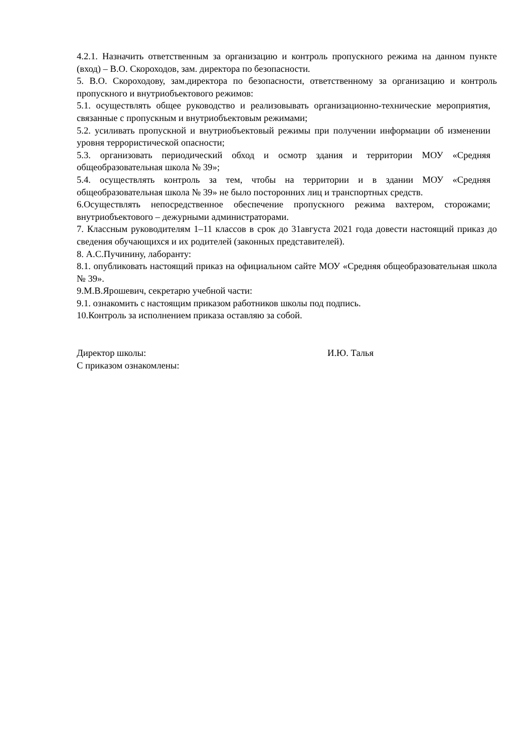4.2.1. Назначить ответственным за организацию и контроль пропускного режима на данном пункте (вход) – В.О. Скороходов, зам. директора по безопасности.
5. В.О. Скороходову, зам.директора по безопасности, ответственному за организацию и контроль пропускного и внутриобъектового режимов:
5.1. осуществлять общее руководство и реализовывать организационно-технические мероприятия, связанные с пропускным и внутриобъектовым режимами;
5.2. усиливать пропускной и внутриобъектовый режимы при получении информации об изменении уровня террористической опасности;
5.3. организовать периодический обход и осмотр здания и территории МОУ «Средняя общеобразовательная школа № 39»;
5.4. осуществлять контроль за тем, чтобы на территории и в здании МОУ «Средняя общеобразовательная школа № 39» не было посторонних лиц и транспортных средств.
6.Осуществлять непосредственное обеспечение пропускного режима вахтером, сторожами; внутриобъектового – дежурными администраторами.
7. Классным руководителям 1–11 классов в срок до 31августа 2021 года довести настоящий приказ до сведения обучающихся и их родителей (законных представителей).
8. А.С.Пучинину, лаборанту:
8.1. опубликовать настоящий приказ на официальном сайте МОУ «Средняя общеобразовательная школа № 39».
9.М.В.Ярошевич, секретарю учебной части:
9.1. ознакомить с настоящим приказом работников школы под подпись.
10.Контроль за исполнением приказа оставляю за собой.
Директор школы: И.Ю. Талья
С приказом ознакомлены: